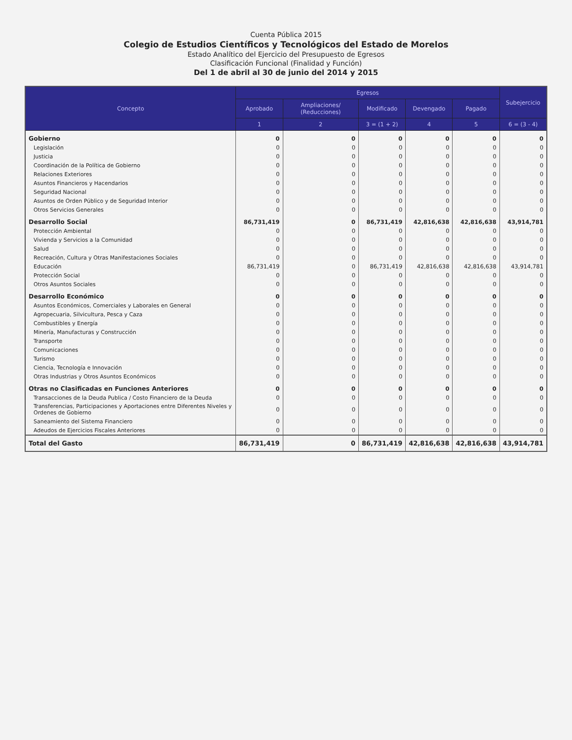Cuenta Pública 2015
Colegio de Estudios Científicos y Tecnológicos del Estado de Morelos
Estado Analítico del Ejercicio del Presupuesto de Egresos
Clasificación Funcional (Finalidad y Función)
Del 1 de abril al 30 de junio del 2014 y 2015
| Concepto | Egresos | | | | | Subejercicio |
| --- | --- | --- | --- | --- | --- | --- |
| | Aprobado | Ampliaciones/ (Reducciones) | Modificado | Devengado | Pagado | |
| | 1 | 2 | 3 = (1 + 2) | 4 | 5 | 6 = (3 - 4) |
| Gobierno | 0 | 0 | 0 | 0 | 0 | 0 |
| Legislación | 0 | 0 | 0 | 0 | 0 | 0 |
| Justicia | 0 | 0 | 0 | 0 | 0 | 0 |
| Coordinación de la Política de Gobierno | 0 | 0 | 0 | 0 | 0 | 0 |
| Relaciones Exteriores | 0 | 0 | 0 | 0 | 0 | 0 |
| Asuntos Financieros y Hacendarios | 0 | 0 | 0 | 0 | 0 | 0 |
| Seguridad Nacional | 0 | 0 | 0 | 0 | 0 | 0 |
| Asuntos de Orden Público y de Seguridad Interior | 0 | 0 | 0 | 0 | 0 | 0 |
| Otros Servicios Generales | 0 | 0 | 0 | 0 | 0 | 0 |
| Desarrollo Social | 86,731,419 | 0 | 86,731,419 | 42,816,638 | 42,816,638 | 43,914,781 |
| Protección Ambiental | 0 | 0 | 0 | 0 | 0 | 0 |
| Vivienda y Servicios a la Comunidad | 0 | 0 | 0 | 0 | 0 | 0 |
| Salud | 0 | 0 | 0 | 0 | 0 | 0 |
| Recreación, Cultura y Otras Manifestaciones Sociales | 0 | 0 | 0 | 0 | 0 | 0 |
| Educación | 86,731,419 | 0 | 86,731,419 | 42,816,638 | 42,816,638 | 43,914,781 |
| Protección Social | 0 | 0 | 0 | 0 | 0 | 0 |
| Otros Asuntos Sociales | 0 | 0 | 0 | 0 | 0 | 0 |
| Desarrollo Económico | 0 | 0 | 0 | 0 | 0 | 0 |
| Asuntos Económicos, Comerciales y Laborales en General | 0 | 0 | 0 | 0 | 0 | 0 |
| Agropecuaria, Silvicultura, Pesca y Caza | 0 | 0 | 0 | 0 | 0 | 0 |
| Combustibles y Energía | 0 | 0 | 0 | 0 | 0 | 0 |
| Minería, Manufacturas y Construcción | 0 | 0 | 0 | 0 | 0 | 0 |
| Transporte | 0 | 0 | 0 | 0 | 0 | 0 |
| Comunicaciones | 0 | 0 | 0 | 0 | 0 | 0 |
| Turismo | 0 | 0 | 0 | 0 | 0 | 0 |
| Ciencia, Tecnología e Innovación | 0 | 0 | 0 | 0 | 0 | 0 |
| Otras Industrias y Otros Asuntos Económicos | 0 | 0 | 0 | 0 | 0 | 0 |
| Otras no Clasificadas en Funciones Anteriores | 0 | 0 | 0 | 0 | 0 | 0 |
| Transacciones de la Deuda Publica / Costo Financiero de la Deuda | 0 | 0 | 0 | 0 | 0 | 0 |
| Transferencias, Participaciones y Aportaciones entre Diferentes Niveles y Ordenes de Gobierno | 0 | 0 | 0 | 0 | 0 | 0 |
| Saneamiento del Sistema Financiero | 0 | 0 | 0 | 0 | 0 | 0 |
| Adeudos de Ejercicios Fiscales Anteriores | 0 | 0 | 0 | 0 | 0 | 0 |
| Total del Gasto | 86,731,419 | 0 | 86,731,419 | 42,816,638 | 42,816,638 | 43,914,781 |